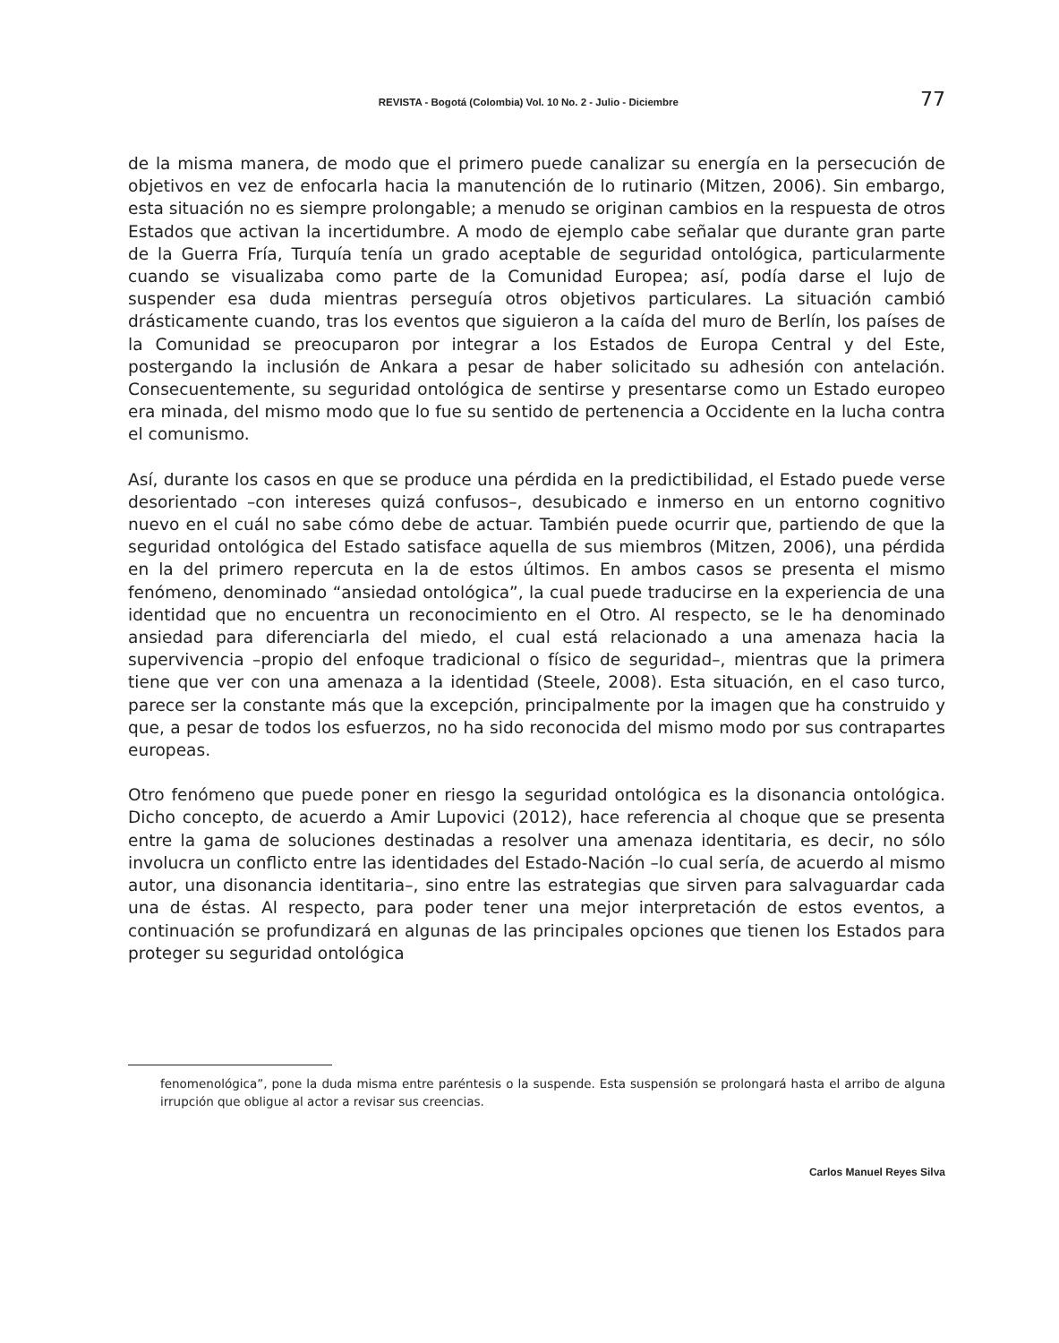REVISTA - Bogotá (Colombia) Vol. 10 No. 2 - Julio - Diciembre 77
de la misma manera, de modo que el primero puede canalizar su energía en la persecución de objetivos en vez de enfocarla hacia la manutención de lo rutinario (Mitzen, 2006). Sin embargo, esta situación no es siempre prolongable; a menudo se originan cambios en la respuesta de otros Estados que activan la incertidumbre. A modo de ejemplo cabe señalar que durante gran parte de la Guerra Fría, Turquía tenía un grado aceptable de seguridad ontológica, particularmente cuando se visualizaba como parte de la Comunidad Europea; así, podía darse el lujo de suspender esa duda mientras perseguía otros objetivos particulares. La situación cambió drásticamente cuando, tras los eventos que siguieron a la caída del muro de Berlín, los países de la Comunidad se preocuparon por integrar a los Estados de Europa Central y del Este, postergando la inclusión de Ankara a pesar de haber solicitado su adhesión con antelación. Consecuentemente, su seguridad ontológica de sentirse y presentarse como un Estado europeo era minada, del mismo modo que lo fue su sentido de pertenencia a Occidente en la lucha contra el comunismo.
Así, durante los casos en que se produce una pérdida en la predictibilidad, el Estado puede verse desorientado –con intereses quizá confusos–, desubicado e inmerso en un entorno cognitivo nuevo en el cuál no sabe cómo debe de actuar. También puede ocurrir que, partiendo de que la seguridad ontológica del Estado satisface aquella de sus miembros (Mitzen, 2006), una pérdida en la del primero repercuta en la de estos últimos. En ambos casos se presenta el mismo fenómeno, denominado “ansiedad ontológica”, la cual puede traducirse en la experiencia de una identidad que no encuentra un reconocimiento en el Otro. Al respecto, se le ha denominado ansiedad para diferenciarla del miedo, el cual está relacionado a una amenaza hacia la supervivencia –propio del enfoque tradicional o físico de seguridad–, mientras que la primera tiene que ver con una amenaza a la identidad (Steele, 2008). Esta situación, en el caso turco, parece ser la constante más que la excepción, principalmente por la imagen que ha construido y que, a pesar de todos los esfuerzos, no ha sido reconocida del mismo modo por sus contrapartes europeas.
Otro fenómeno que puede poner en riesgo la seguridad ontológica es la disonancia ontológica. Dicho concepto, de acuerdo a Amir Lupovici (2012), hace referencia al choque que se presenta entre la gama de soluciones destinadas a resolver una amenaza identitaria, es decir, no sólo involucra un conflicto entre las identidades del Estado-Nación –lo cual sería, de acuerdo al mismo autor, una disonancia identitaria–, sino entre las estrategias que sirven para salvaguardar cada una de éstas. Al respecto, para poder tener una mejor interpretación de estos eventos, a continuación se profundizará en algunas de las principales opciones que tienen los Estados para proteger su seguridad ontológica
fenomenológica”, pone la duda misma entre paréntesis o la suspende. Esta suspensión se prolongará hasta el arribo de alguna irrupción que obligue al actor a revisar sus creencias.
Carlos Manuel Reyes Silva